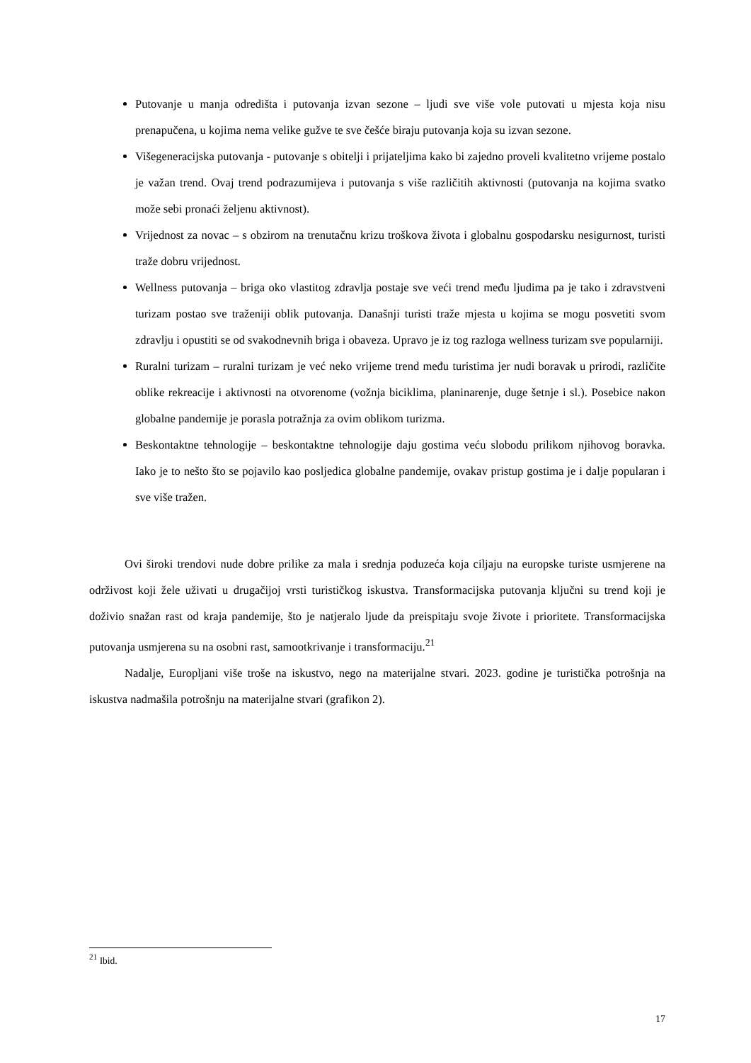Putovanje u manja odredišta i putovanja izvan sezone – ljudi sve više vole putovati u mjesta koja nisu prenapučena, u kojima nema velike gužve te sve češće biraju putovanja koja su izvan sezone.
Višegeneracijska putovanja - putovanje s obitelji i prijateljima kako bi zajedno proveli kvalitetno vrijeme postalo je važan trend. Ovaj trend podrazumijeva i putovanja s više različitih aktivnosti (putovanja na kojima svatko može sebi pronaći željenu aktivnost).
Vrijednost za novac – s obzirom na trenutačnu krizu troškova života i globalnu gospodarsku nesigurnost, turisti traže dobru vrijednost.
Wellness putovanja – briga oko vlastitog zdravlja postaje sve veći trend među ljudima pa je tako i zdravstveni turizam postao sve traženiji oblik putovanja. Današnji turisti traže mjesta u kojima se mogu posvetiti svom zdravlju i opustiti se od svakodnevnih briga i obaveza. Upravo je iz tog razloga wellness turizam sve popularniji.
Ruralni turizam – ruralni turizam je već neko vrijeme trend među turistima jer nudi boravak u prirodi, različite oblike rekreacije i aktivnosti na otvorenome (vožnja biciklima, planinarenje, duge šetnje i sl.). Posebice nakon globalne pandemije je porasla potražnja za ovim oblikom turizma.
Beskontaktne tehnologije – beskontaktne tehnologije daju gostima veću slobodu prilikom njihovog boravka. Iako je to nešto što se pojavilo kao posljedica globalne pandemije, ovakav pristup gostima je i dalje popularan i sve više tražen.
Ovi široki trendovi nude dobre prilike za mala i srednja poduzeća koja ciljaju na europske turiste usmjerene na održivost koji žele uživati u drugačijoj vrsti turističkog iskustva. Transformacijska putovanja ključni su trend koji je doživio snažan rast od kraja pandemije, što je natjeralo ljude da preispitaju svoje živote i prioritete. Transformacijska putovanja usmjerena su na osobni rast, samootkrivanje i transformaciju.<sup>21</sup>
Nadalje, Europljani više troše na iskustvo, nego na materijalne stvari. 2023. godine je turistička potrošnja na iskustva nadmašila potrošnju na materijalne stvari (grafikon 2).
<sup>21</sup> Ibid.
17